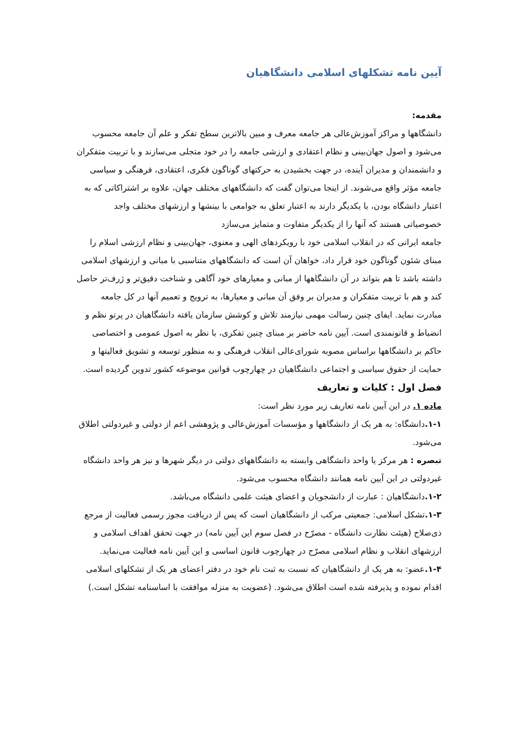آیین نامه تشکلهای اسلامی دانشگاهیان
مقدمه:
دانشگاهها و مراکز آموزش‌عالی هر جامعه معرف و مبین بالاترین سطح تفکر و علم آن جامعه محسوب می‌شود و اصول جهان‌بینی و نظام اعتقادی و ارزشی جامعه را در خود متجلی می‌سازند و با تربیت متفکران و دانشمندان و مدیران آینده، در جهت بخشیدن به حرکتهای گوناگون فکری، اعتقادی، فرهنگی و سیاسی جامعه مؤثر واقع می‌شوند. از اینجا می‌توان گفت که دانشگاههای مختلف جهان، علاوه بر اشتراکاتی که به اعتبار دانشگاه بودن، با یکدیگر دارند به اعتبار تعلق به جوامعی با بینشها و ارزشهای مختلف واجد خصوصیاتی هستند که آنها را از یکدیگر متفاوت و متمایز می‌سازد
جامعه ایرانی که در انقلاب اسلامی خود با رویکردهای الهی و معنوی، جهان‌بینی و نظام ارزشی اسلام را مبنای شئون گوناگون خود قرار داد، خواهان آن است که دانشگاههای متناسبی با مبانی و ارزشهای اسلامی داشته باشد تا هم بتواند در آن دانشگاهها از مبانی و معیارهای خود آگاهی و شناخت دقیق‌تر و ژرف‌تر حاصل کند و هم با تربیت متفکران و مدیران بر وفق آن مبانی و معیارها، به ترویج و تعمیم آنها در کل جامعه مبادرت نماید. ایفای چنین رسالت مهمی نیازمند تلاش و کوشش سازمان یافته دانشگاهیان در پرتو نظم و انضباط و قانونمندی است. آیین نامه حاضر بر مبنای چنین تفکری، با نظر به اصول عمومی و اختصاصی حاکم بر دانشگاهها براساس مصوبه شورای‌عالی انقلاب فرهنگی و به منظور توسعه و تشویق فعالیتها و حمایت از حقوق سیاسی و اجتماعی دانشگاهیان در چهارچوب قوانین موضوعه کشور تدوین گردیده است.
فصل اول : کلیات و تعاریف
ماده ۱. در این آیین نامه تعاریف زیر مورد نظر است:
۱-۱. دانشگاه: به هر یک از دانشگاهها و مؤسسات آموزش‌عالی و پژوهشی اعم از دولتی و غیردولتی اطلاق می‌شود.
تبصره : هر مرکز یا واحد دانشگاهی وابسته به دانشگاههای دولتی در دیگر شهرها و نیز هر واحد دانشگاه غیردولتی در این آیین نامه همانند دانشگاه محسوب می‌شود.
۱-۲. دانشگاهیان : عبارت از دانشجویان و اعضای هیئت علمی دانشگاه می‌باشد.
۱-۳. تشکل اسلامی: جمعیتی مرکب از دانشگاهیان است که پس از دریافت مجوز رسمی فعالیت از مرجع ذی‌صلاح (هیئت نظارت دانشگاه - مصرّح در فصل سوم این آیین نامه) در جهت تحقق اهداف اسلامی و ارزشهای انقلاب و نظام اسلامی مصرّح در چهارچوب قانون اساسی و این آیین نامه فعالیت می‌نماید.
۱-۴. عضو: به هر یک از دانشگاهیان که نسبت به ثبت نام خود در دفتر اعضای هر یک از تشکلهای اسلامی اقدام نموده و پذیرفته شده است اطلاق می‌شود. (عضویت به منزله موافقت با اساسنامه تشکل است.)